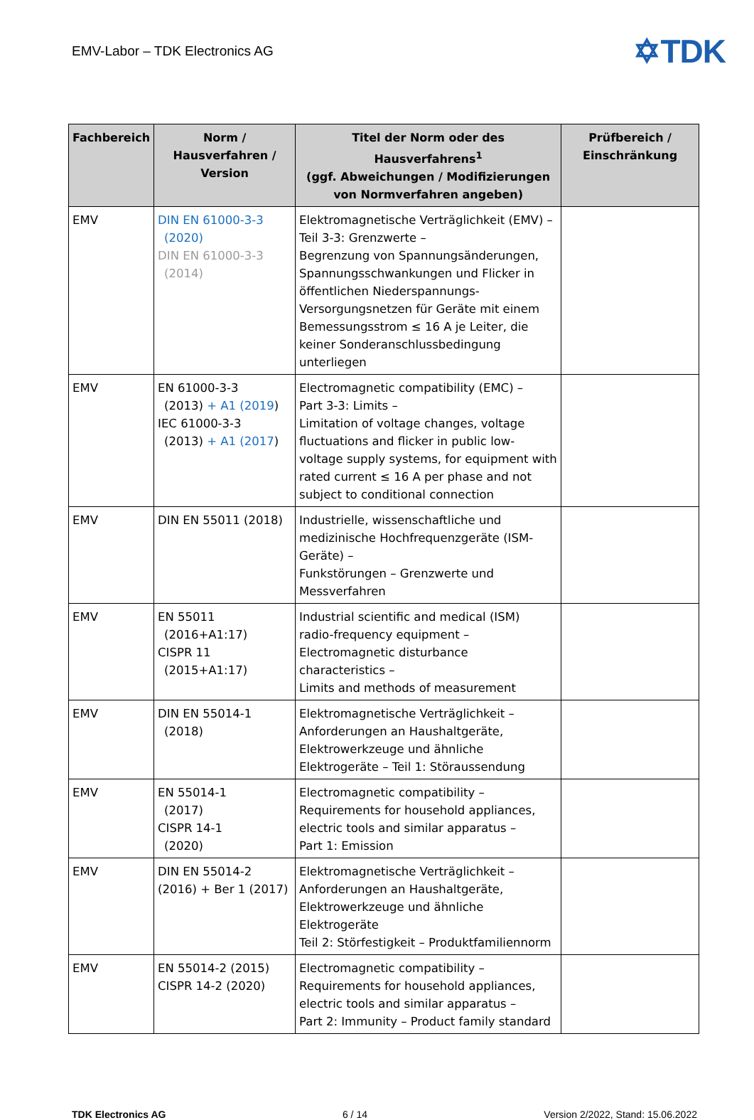EMV-Labor – TDK Electronics AG
✡TDK
| Fachbereich | Norm / Hausverfahren / Version | Titel der Norm oder des Hausverfahrens<sup>1</sup> (ggf. Abweichungen / Modifizierungen von Normverfahren angeben) | Prüfbereich / Einschränkung |
| --- | --- | --- | --- |
| EMV | DIN EN 61000-3-3 (2020) DIN EN 61000-3-3 (2014) | Elektromagnetische Verträglichkeit (EMV) – Teil 3-3: Grenzwerte – Begrenzung von Spannungsänderungen, Spannungsschwankungen und Flicker in öffentlichen Niederspannungs-Versorgungsnetzen für Geräte mit einem Bemessungsstrom ≤ 16 A je Leiter, die keiner Sonderanschlussbedingung unterliegen | |
| EMV | EN 61000-3-3 (2013) + A1 (2019 ) IEC 61000-3-3 (2013) + A1 (2017 ) | Electromagnetic compatibility (EMC) – Part 3-3: Limits – Limitation of voltage changes, voltage fluctuations and flicker in public low-voltage supply systems, for equipment with rated current ≤ 16 A per phase and not subject to conditional connection | |
| EMV | DIN EN 55011 (2018) | Industrielle, wissenschaftliche und medizinische Hochfrequenzgeräte (ISM-Geräte) – Funkstörungen – Grenzwerte und Messverfahren | |
| EMV | EN 55011 (2016+A1:17) CISPR 11 (2015+A1:17) | Industrial scientific and medical (ISM) radio-frequency equipment – Electromagnetic disturbance characteristics – Limits and methods of measurement | |
| EMV | DIN EN 55014-1 (2018) | Elektromagnetische Verträglichkeit – Anforderungen an Haushaltgeräte, Elektrowerkzeuge und ähnliche Elektrogeräte – Teil 1: Störaussendung | |
| EMV | EN 55014-1 (2017) CISPR 14-1 (2020) | Electromagnetic compatibility – Requirements for household appliances, electric tools and similar apparatus – Part 1: Emission | |
| EMV | DIN EN 55014-2 (2016) + Ber 1 (2017) | Elektromagnetische Verträglichkeit – Anforderungen an Haushaltgeräte, Elektrowerkzeuge und ähnliche Elektrogeräte Teil 2: Störfestigkeit – Produktfamiliennorm | |
| EMV | EN 55014-2 (2015) CISPR 14-2 (2020) | Electromagnetic compatibility – Requirements for household appliances, electric tools and similar apparatus – Part 2: Immunity – Product family standard | |
TDK Electronics AG 6 / 14 Version 2/2022, Stand: 15.06.2022